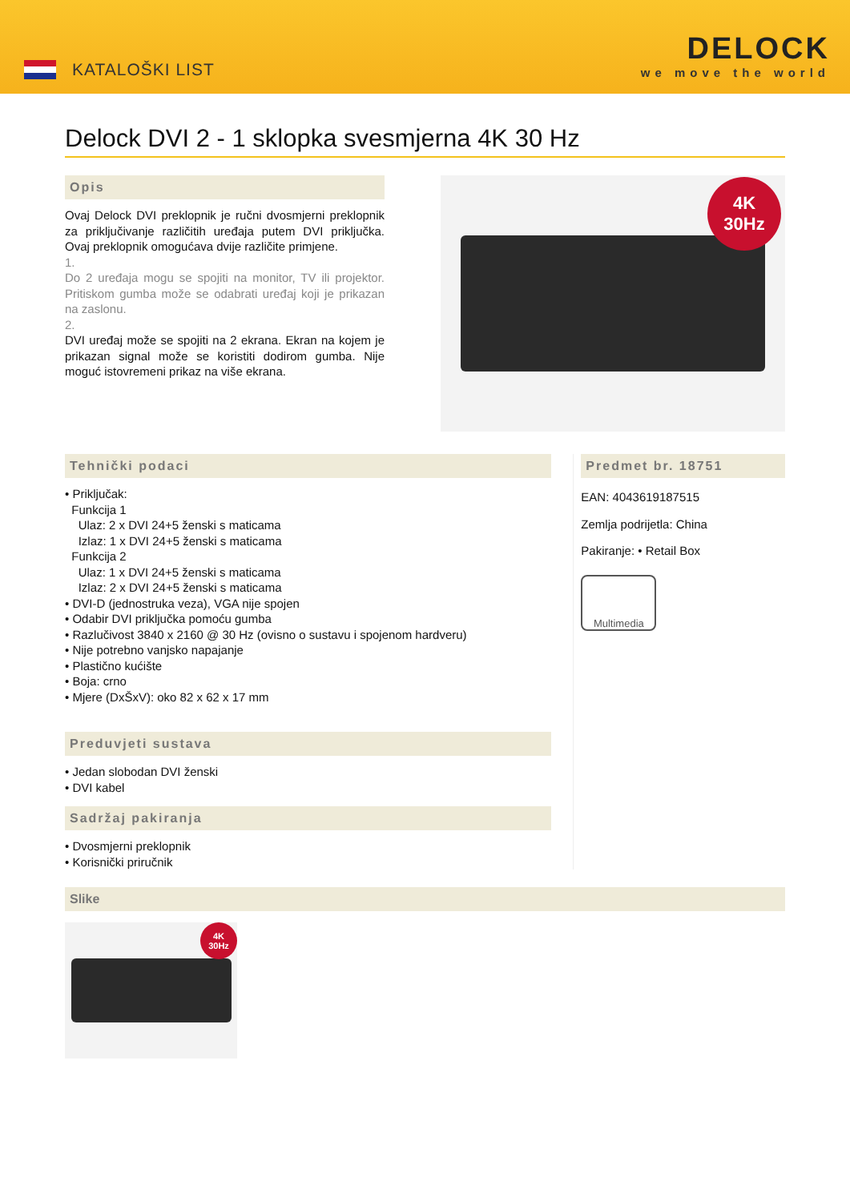KATALOŠKI LIST
DELOCK
we move the world
Delock DVI 2 - 1 sklopka svesmjerna 4K 30 Hz
Opis
Ovaj Delock DVI preklopnik je ručni dvosmjerni preklopnik za priključivanje različitih uređaja putem DVI priključka. Ovaj preklopnik omogućava dvije različite primjene.
1.
Do 2 uređaja mogu se spojiti na monitor, TV ili projektor. Pritiskom gumba može se odabrati uređaj koji je prikazan na zaslonu.
2.
DVI uređaj može se spojiti na 2 ekrana. Ekran na kojem je prikazan signal može se koristiti dodirom gumba. Nije moguć istovremeni prikaz na više ekrana.
4K
30Hz
Tehnički podaci
• Priključak:
Funkcija 1
Ulaz: 2 x DVI 24+5 ženski s maticama
Izlaz: 1 x DVI 24+5 ženski s maticama
Funkcija 2
Ulaz: 1 x DVI 24+5 ženski s maticama
Izlaz: 2 x DVI 24+5 ženski s maticama
• DVI-D (jednostruka veza), VGA nije spojen
• Odabir DVI priključka pomoću gumba
• Razlučivost 3840 x 2160 @ 30 Hz (ovisno o sustavu i spojenom hardveru)
• Nije potrebno vanjsko napajanje
• Plastično kućište
• Boja: crno
• Mjere (DxŠxV): oko 82 x 62 x 17 mm
Preduvjeti sustava
• Jedan slobodan DVI ženski
• DVI kabel
Sadržaj pakiranja
• Dvosmjerni preklopnik
• Korisnički priručnik
Predmet br. 18751
EAN: 4043619187515
Zemlja podrijetla: China
Pakiranje: • Retail Box
Multimedia
Slike
4K
30Hz